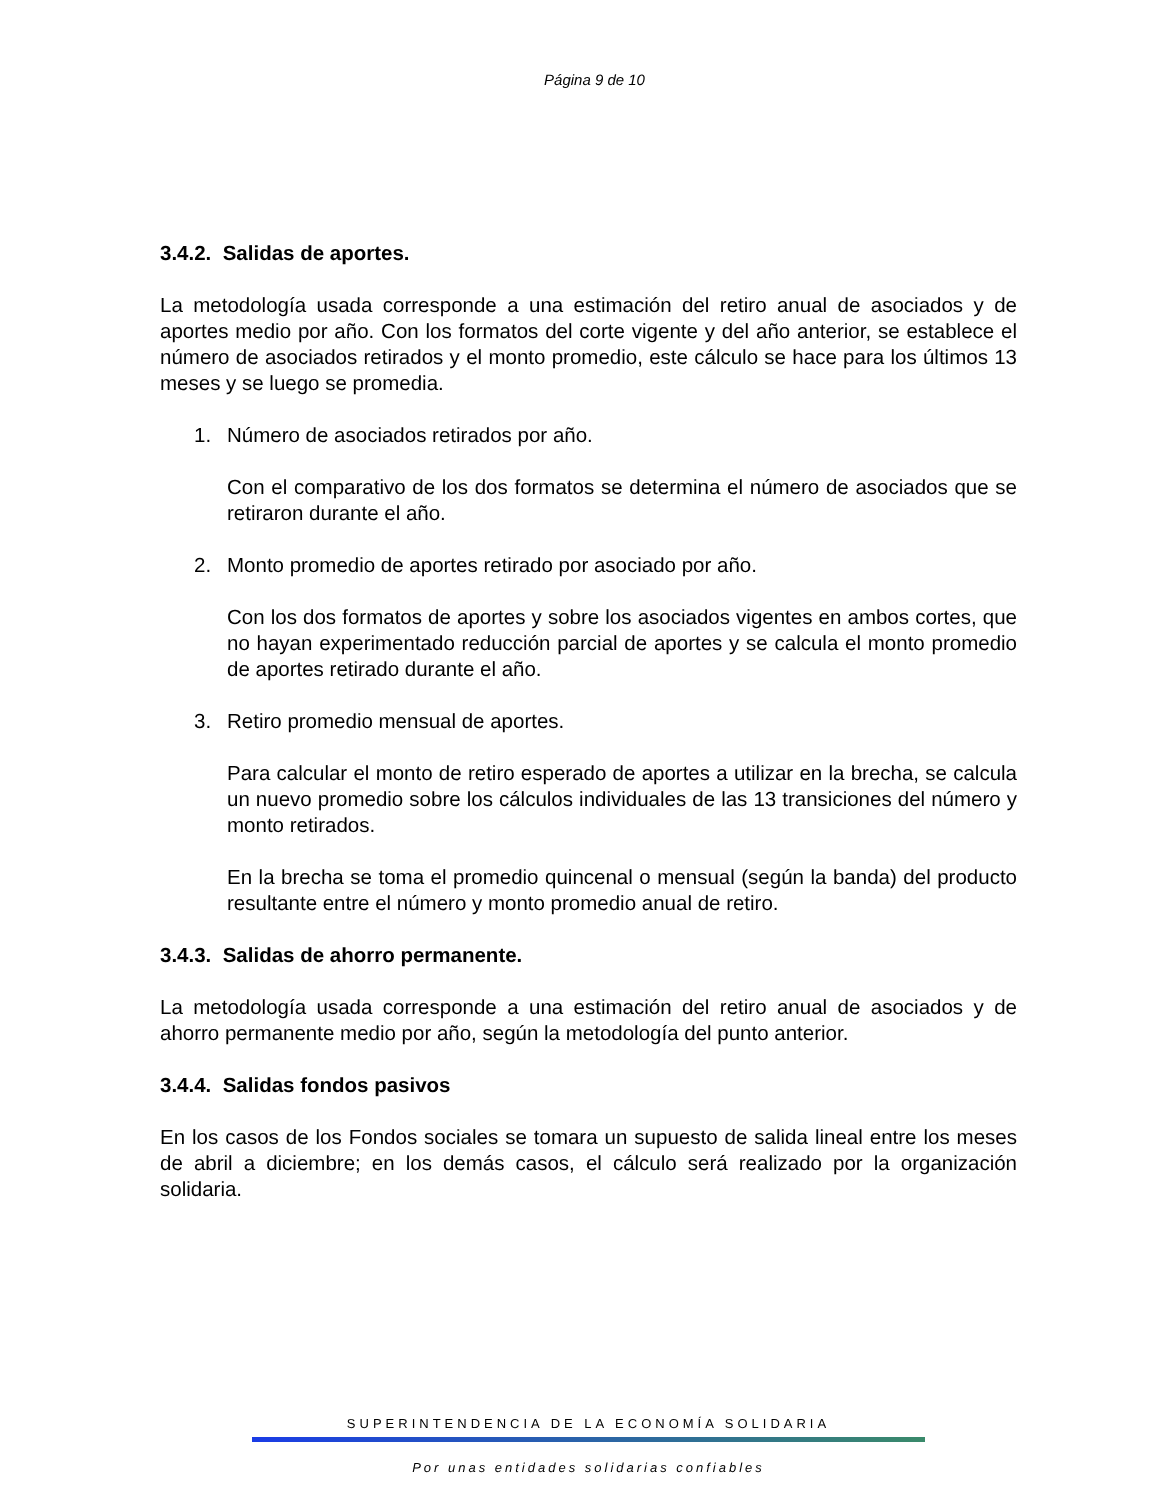Página 9 de 10
3.4.2. Salidas de aportes.
La metodología usada corresponde a una estimación del retiro anual de asociados y de aportes medio por año. Con los formatos del corte vigente y del año anterior, se establece el número de asociados retirados y el monto promedio, este cálculo se hace para los últimos 13 meses y se luego se promedia.
1. Número de asociados retirados por año.
Con el comparativo de los dos formatos se determina el número de asociados que se retiraron durante el año.
2. Monto promedio de aportes retirado por asociado por año.
Con los dos formatos de aportes y sobre los asociados vigentes en ambos cortes, que no hayan experimentado reducción parcial de aportes y se calcula el monto promedio de aportes retirado durante el año.
3. Retiro promedio mensual de aportes.
Para calcular el monto de retiro esperado de aportes a utilizar en la brecha, se calcula un nuevo promedio sobre los cálculos individuales de las 13 transiciones del número y monto retirados.
En la brecha se toma el promedio quincenal o mensual (según la banda) del producto resultante entre el número y monto promedio anual de retiro.
3.4.3. Salidas de ahorro permanente.
La metodología usada corresponde a una estimación del retiro anual de asociados y de ahorro permanente medio por año, según la metodología del punto anterior.
3.4.4. Salidas fondos pasivos
En los casos de los Fondos sociales se tomara un supuesto de salida lineal entre los meses de abril a diciembre; en los demás casos, el cálculo será realizado por la organización solidaria.
SUPERINTENDENCIA DE LA ECONOMÍA SOLIDARIA
Por unas entidades solidarias confiables